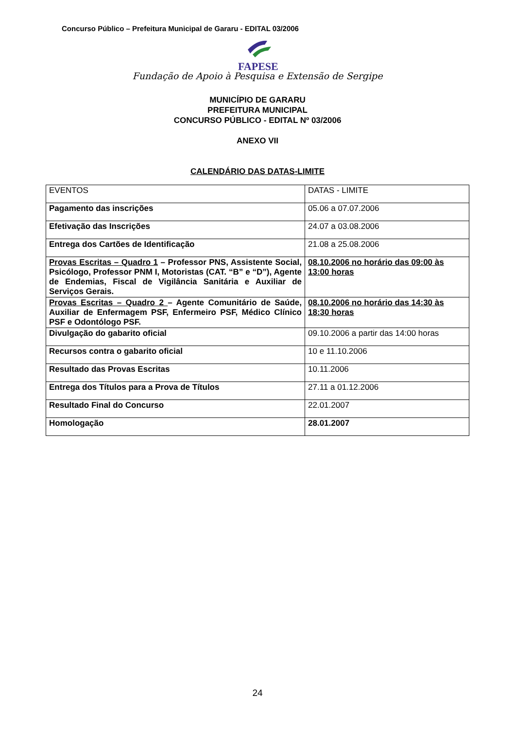Concurso Público – Prefeitura Municipal de Gararu - EDITAL 03/2006
FAPESE
Fundação de Apoio à Pesquisa e Extensão de Sergipe
MUNICÍPIO DE GARARU
PREFEITURA MUNICIPAL
CONCURSO PÚBLICO - EDITAL Nº 03/2006
ANEXO VII
CALENDÁRIO DAS DATAS-LIMITE
| EVENTOS | DATAS - LIMITE |
| Pagamento das inscrições | 05.06 a 07.07.2006 |
| Efetivação das Inscrições | 24.07 a 03.08.2006 |
| Entrega dos Cartões de Identificação | 21.08 a 25.08.2006 |
| Provas Escritas – Quadro 1 – Professor PNS, Assistente Social, Psicólogo, Professor PNM I, Motoristas (CAT. “B” e “D”), Agente de Endemias, Fiscal de Vigilância Sanitária e Auxiliar de Serviços Gerais. | 08.10.2006 no horário das 09:00 às 13:00 horas |
| Provas Escritas – Quadro 2 – Agente Comunitário de Saúde, Auxiliar de Enfermagem PSF, Enfermeiro PSF, Médico Clínico PSF e Odontólogo PSF. | 08.10.2006 no horário das 14:30 às 18:30 horas |
| Divulgação do gabarito oficial | 09.10.2006 a partir das 14:00 horas |
| Recursos contra o gabarito oficial | 10 e 11.10.2006 |
| Resultado das Provas Escritas | 10.11.2006 |
| Entrega dos Títulos para a Prova de Títulos | 27.11 a 01.12.2006 |
| Resultado Final do Concurso | 22.01.2007 |
| Homologação | 28.01.2007 |
24